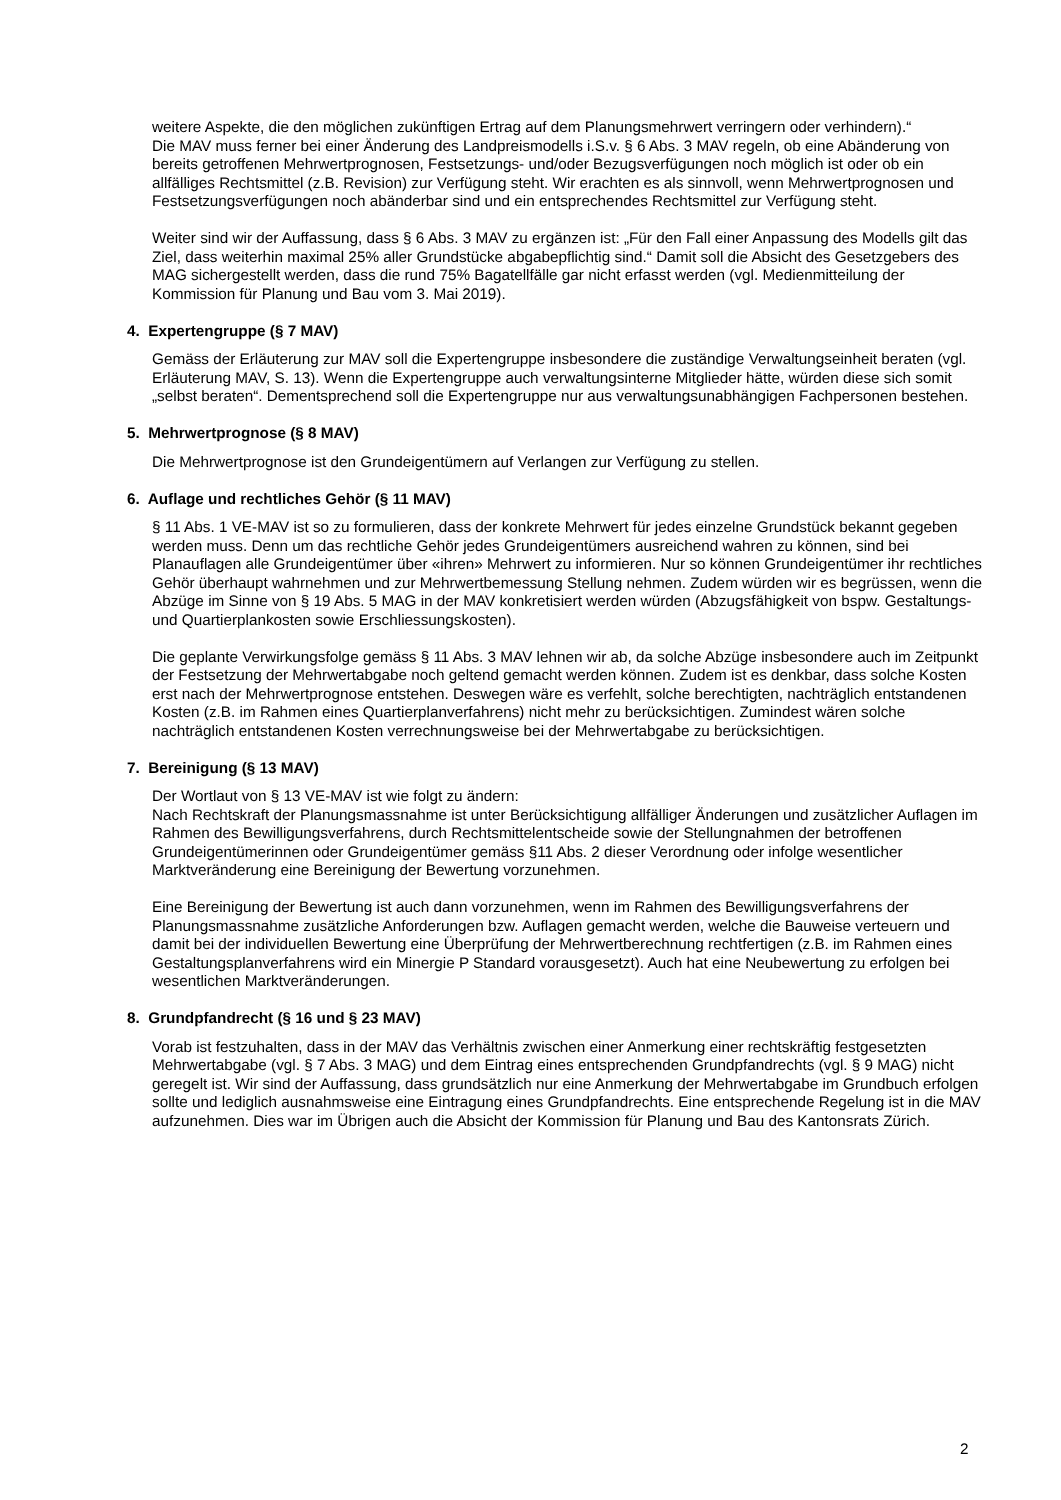weitere Aspekte, die den möglichen zukünftigen Ertrag auf dem Planungsmehrwert verringern oder verhindern).“
Die MAV muss ferner bei einer Änderung des Landpreismodells i.S.v. § 6 Abs. 3 MAV regeln, ob eine Abänderung von bereits getroffenen Mehrwertprognosen, Festsetzungs- und/oder Bezugsverfügungen noch möglich ist oder ob ein allfälliges Rechtsmittel (z.B. Revision) zur Verfügung steht. Wir erachten es als sinnvoll, wenn Mehrwertprognosen und Festsetzungsverfügungen noch abänderbar sind und ein entsprechendes Rechtsmittel zur Verfügung steht.
Weiter sind wir der Auffassung, dass § 6 Abs. 3 MAV zu ergänzen ist: „Für den Fall einer Anpassung des Modells gilt das Ziel, dass weiterhin maximal 25% aller Grundstücke abgabepflichtig sind.“ Damit soll die Absicht des Gesetzgebers des MAG sichergestellt werden, dass die rund 75% Bagatellfälle gar nicht erfasst werden (vgl. Medienmitteilung der Kommission für Planung und Bau vom 3. Mai 2019).
4. Expertengruppe (§ 7 MAV)
Gemäss der Erläuterung zur MAV soll die Expertengruppe insbesondere die zuständige Verwaltungseinheit beraten (vgl. Erläuterung MAV, S. 13). Wenn die Expertengruppe auch verwaltungsinterne Mitglieder hätte, würden diese sich somit „selbst beraten“. Dementsprechend soll die Expertengruppe nur aus verwaltungsunabhängigen Fachpersonen bestehen.
5. Mehrwertprognose (§ 8 MAV)
Die Mehrwertprognose ist den Grundeigentümern auf Verlangen zur Verfügung zu stellen.
6. Auflage und rechtliches Gehör (§ 11 MAV)
§ 11 Abs. 1 VE-MAV ist so zu formulieren, dass der konkrete Mehrwert für jedes einzelne Grundstück bekannt gegeben werden muss. Denn um das rechtliche Gehör jedes Grundeigentümers ausreichend wahren zu können, sind bei Planauflagen alle Grundeigentümer über «ihren» Mehrwert zu informieren. Nur so können Grundeigentümer ihr rechtliches Gehör überhaupt wahrnehmen und zur Mehrwertbemessung Stellung nehmen. Zudem würden wir es begrüssen, wenn die Abzüge im Sinne von § 19 Abs. 5 MAG in der MAV konkretisiert werden würden (Abzugsfähigkeit von bspw. Gestaltungs- und Quartierplankosten sowie Erschliessungskosten).
Die geplante Verwirkungsfolge gemäss § 11 Abs. 3 MAV lehnen wir ab, da solche Abzüge insbesondere auch im Zeitpunkt der Festsetzung der Mehrwertabgabe noch geltend gemacht werden können. Zudem ist es denkbar, dass solche Kosten erst nach der Mehrwertprognose entstehen. Deswegen wäre es verfehlt, solche berechtigten, nachträglich entstandenen Kosten (z.B. im Rahmen eines Quartierplanverfahrens) nicht mehr zu berücksichtigen. Zumindest wären solche nachträglich entstandenen Kosten verrechnungsweise bei der Mehrwertabgabe zu berücksichtigen.
7. Bereinigung (§ 13 MAV)
Der Wortlaut von § 13 VE-MAV ist wie folgt zu ändern:
Nach Rechtskraft der Planungsmassnahme ist unter Berücksichtigung allfälliger Änderungen und zusätzlicher Auflagen im Rahmen des Bewilligungsverfahrens, durch Rechtsmittelentscheide sowie der Stellungnahmen der betroffenen Grundeigentümerinnen oder Grundeigentümer gemäss §11 Abs. 2 dieser Verordnung oder infolge wesentlicher Marktveränderung eine Bereinigung der Bewertung vorzunehmen.
Eine Bereinigung der Bewertung ist auch dann vorzunehmen, wenn im Rahmen des Bewilligungsverfahrens der Planungsmassnahme zusätzliche Anforderungen bzw. Auflagen gemacht werden, welche die Bauweise verteuern und damit bei der individuellen Bewertung eine Überprüfung der Mehrwertberechnung rechtfertigen (z.B. im Rahmen eines Gestaltungsplanverfahrens wird ein Minergie P Standard vorausgesetzt). Auch hat eine Neubewertung zu erfolgen bei wesentlichen Marktveränderungen.
8. Grundpfandrecht (§ 16 und § 23 MAV)
Vorab ist festzuhalten, dass in der MAV das Verhältnis zwischen einer Anmerkung einer rechtskräftig festgesetzten Mehrwertabgabe (vgl. § 7 Abs. 3 MAG) und dem Eintrag eines entsprechenden Grundpfandrechts (vgl. § 9 MAG) nicht geregelt ist. Wir sind der Auffassung, dass grundsätzlich nur eine Anmerkung der Mehrwertabgabe im Grundbuch erfolgen sollte und lediglich ausnahmsweise eine Eintragung eines Grundpfandrechts. Eine entsprechende Regelung ist in die MAV aufzunehmen. Dies war im Übrigen auch die Absicht der Kommission für Planung und Bau des Kantonsrats Zürich.
2